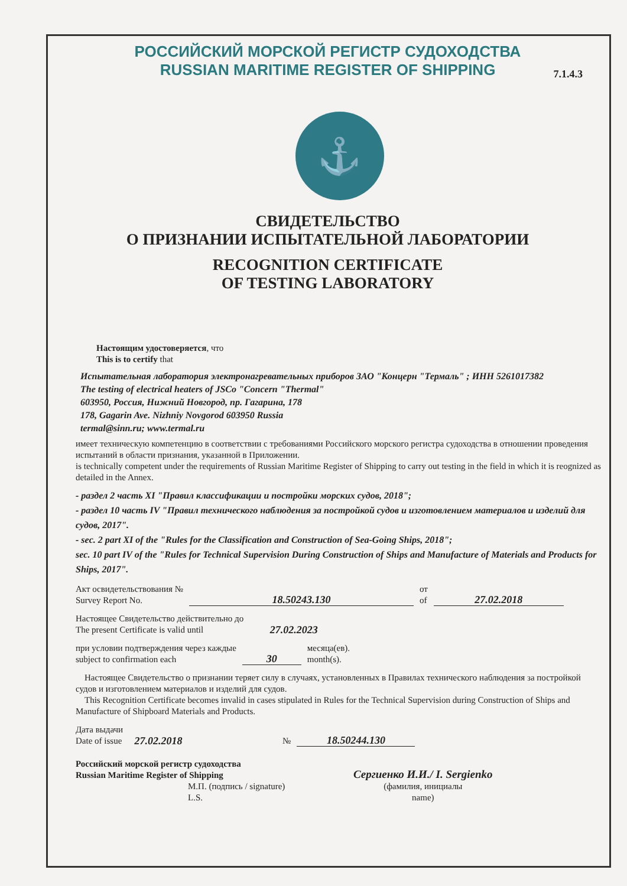7.1.4.3
РОССИЙСКИЙ МОРСКОЙ РЕГИСТР СУДОХОДСТВА
RUSSIAN MARITIME REGISTER OF SHIPPING
⚓
СВИДЕТЕЛЬСТВО
О ПРИЗНАНИИ ИСПЫТАТЕЛЬНОЙ ЛАБОРАТОРИИ
RECOGNITION CERTIFICATE
OF TESTING LABORATORY
Настоящим удостоверяется, что
This is to certify that
Испытательная лаборатория электронагревательных приборов ЗАО "Концерн "Термаль" ; ИНН 5261017382
The testing of electrical heaters of JSCo "Concern "Thermal"
603950, Россия, Нижний Новгород, пр. Гагарина, 178
178, Gagarin Ave. Nizhniy Novgorod 603950 Russia
termal@sinn.ru; www.termal.ru
имеет техническую компетенцию в соответствии с требованиями Российского морского регистра судоходства в отношении проведения испытаний в области признания, указанной в Приложении.
is technically competent under the requirements of Russian Maritime Register of Shipping to carry out testing in the field in which it is reognized as detailed in the Annex.
- раздел 2 часть XI "Правил классификации и постройки морских судов, 2018";
- раздел 10 часть IV "Правил технического наблюдения за постройкой судов и изготовлением материалов и изделий для судов, 2017".
- sec. 2 part XI of the "Rules for the Classification and Construction of Sea-Going Ships, 2018";
sec. 10 part IV of the "Rules for Technical Supervision During Construction of Ships and Manufacture of Materials and Products for Ships, 2017".
Акт освидетельствования №
Survey Report No.
18.50243.130
от
of
27.02.2018
Настоящее Свидетельство действительно до
The present Certificate is valid until
27.02.2023
при условии подтверждения через каждые
subject to confirmation each
30
месяца(ев).
month(s).
Настоящее Свидетельство о признании теряет силу в случаях, установленных в Правилах технического наблюдения за постройкой судов и изготовлением материалов и изделий для судов.
This Recognition Certificate becomes invalid in cases stipulated in Rules for the Technical Supervision during Construction of Ships and Manufacture of Shipboard Materials and Products.
Дата выдачи
Date of issue
27.02.2018
№
18.50244.130
Российский морской регистр судоходства
Russian Maritime Register of Shipping
М.П. (подпись / signature)
L.S.
Сергиенко И.И./ I. Sergienko
(фамилия, инициалы
name)